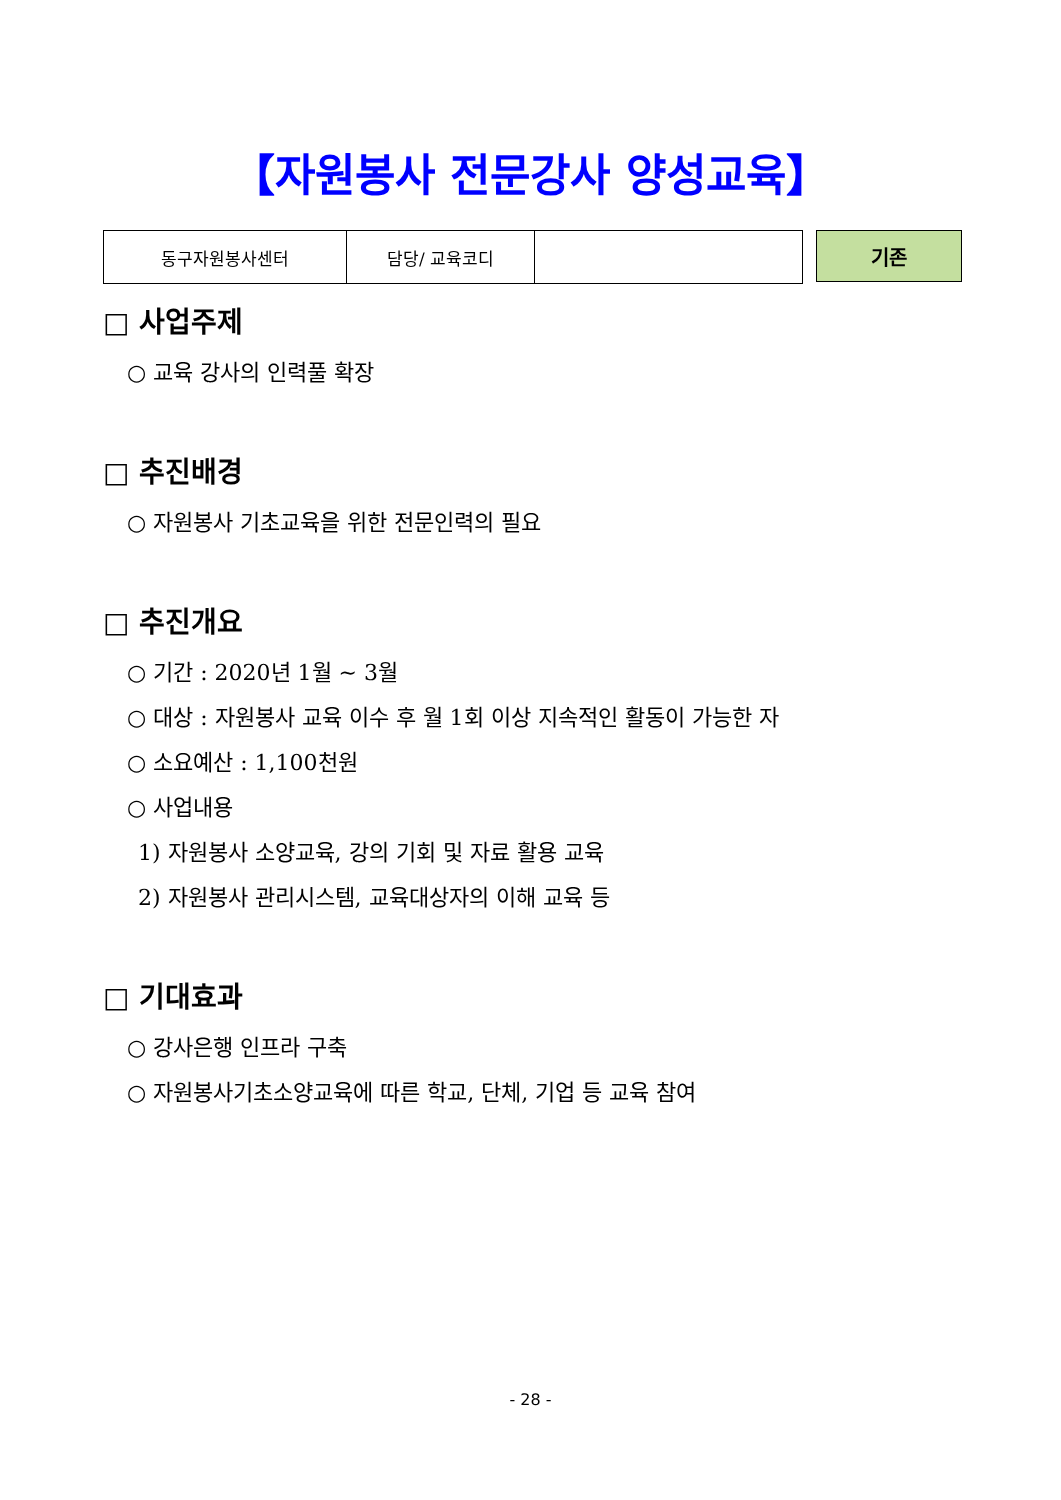【자원봉사 전문강사 양성교육】
| 동구자원봉사센터 | 담당/ 교육코디 | |
기존
□ 사업주제
○ 교육 강사의 인력풀 확장
□ 추진배경
○ 자원봉사 기초교육을 위한 전문인력의 필요
□ 추진개요
○ 기간 : 2020년 1월 ~ 3월
○ 대상 : 자원봉사 교육 이수 후 월 1회 이상 지속적인 활동이 가능한 자
○ 소요예산 : 1,100천원
○ 사업내용
1) 자원봉사 소양교육, 강의 기회 및 자료 활용 교육
2) 자원봉사 관리시스템, 교육대상자의 이해 교육 등
□ 기대효과
○ 강사은행 인프라 구축
○ 자원봉사기초소양교육에 따른 학교, 단체, 기업 등 교육 참여
- 28 -